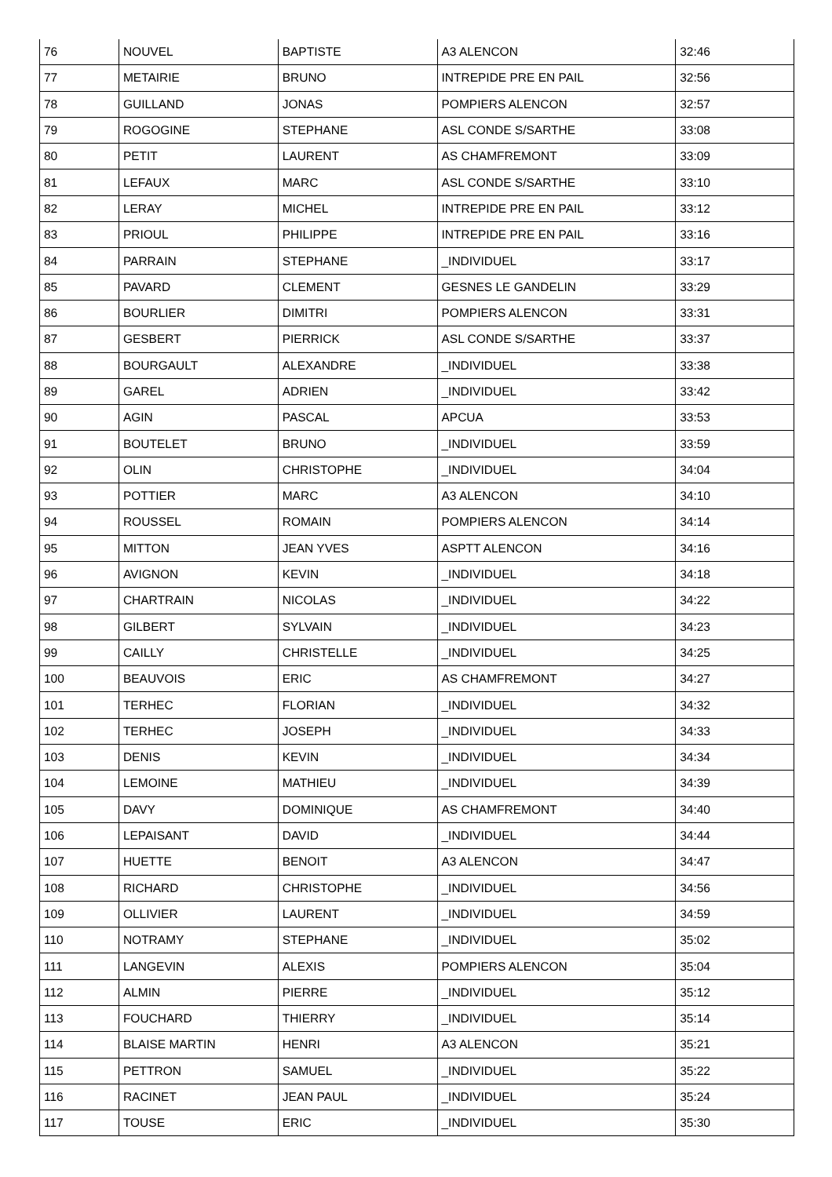| 76 | NOUVEL | BAPTISTE | A3 ALENCON | 32:46 |
| 77 | METAIRIE | BRUNO | INTREPIDE PRE EN PAIL | 32:56 |
| 78 | GUILLAND | JONAS | POMPIERS ALENCON | 32:57 |
| 79 | ROGOGINE | STEPHANE | ASL CONDE S/SARTHE | 33:08 |
| 80 | PETIT | LAURENT | AS CHAMFREMONT | 33:09 |
| 81 | LEFAUX | MARC | ASL CONDE S/SARTHE | 33:10 |
| 82 | LERAY | MICHEL | INTREPIDE PRE EN PAIL | 33:12 |
| 83 | PRIOUL | PHILIPPE | INTREPIDE PRE EN PAIL | 33:16 |
| 84 | PARRAIN | STEPHANE | _INDIVIDUEL | 33:17 |
| 85 | PAVARD | CLEMENT | GESNES LE GANDELIN | 33:29 |
| 86 | BOURLIER | DIMITRI | POMPIERS ALENCON | 33:31 |
| 87 | GESBERT | PIERRICK | ASL CONDE S/SARTHE | 33:37 |
| 88 | BOURGAULT | ALEXANDRE | _INDIVIDUEL | 33:38 |
| 89 | GAREL | ADRIEN | _INDIVIDUEL | 33:42 |
| 90 | AGIN | PASCAL | APCUA | 33:53 |
| 91 | BOUTELET | BRUNO | _INDIVIDUEL | 33:59 |
| 92 | OLIN | CHRISTOPHE | _INDIVIDUEL | 34:04 |
| 93 | POTTIER | MARC | A3 ALENCON | 34:10 |
| 94 | ROUSSEL | ROMAIN | POMPIERS ALENCON | 34:14 |
| 95 | MITTON | JEAN YVES | ASPTT ALENCON | 34:16 |
| 96 | AVIGNON | KEVIN | _INDIVIDUEL | 34:18 |
| 97 | CHARTRAIN | NICOLAS | _INDIVIDUEL | 34:22 |
| 98 | GILBERT | SYLVAIN | _INDIVIDUEL | 34:23 |
| 99 | CAILLY | CHRISTELLE | _INDIVIDUEL | 34:25 |
| 100 | BEAUVOIS | ERIC | AS CHAMFREMONT | 34:27 |
| 101 | TERHEC | FLORIAN | _INDIVIDUEL | 34:32 |
| 102 | TERHEC | JOSEPH | _INDIVIDUEL | 34:33 |
| 103 | DENIS | KEVIN | _INDIVIDUEL | 34:34 |
| 104 | LEMOINE | MATHIEU | _INDIVIDUEL | 34:39 |
| 105 | DAVY | DOMINIQUE | AS CHAMFREMONT | 34:40 |
| 106 | LEPAISANT | DAVID | _INDIVIDUEL | 34:44 |
| 107 | HUETTE | BENOIT | A3 ALENCON | 34:47 |
| 108 | RICHARD | CHRISTOPHE | _INDIVIDUEL | 34:56 |
| 109 | OLLIVIER | LAURENT | _INDIVIDUEL | 34:59 |
| 110 | NOTRAMY | STEPHANE | _INDIVIDUEL | 35:02 |
| 111 | LANGEVIN | ALEXIS | POMPIERS ALENCON | 35:04 |
| 112 | ALMIN | PIERRE | _INDIVIDUEL | 35:12 |
| 113 | FOUCHARD | THIERRY | _INDIVIDUEL | 35:14 |
| 114 | BLAISE MARTIN | HENRI | A3 ALENCON | 35:21 |
| 115 | PETTRON | SAMUEL | _INDIVIDUEL | 35:22 |
| 116 | RACINET | JEAN PAUL | _INDIVIDUEL | 35:24 |
| 117 | TOUSE | ERIC | _INDIVIDUEL | 35:30 |